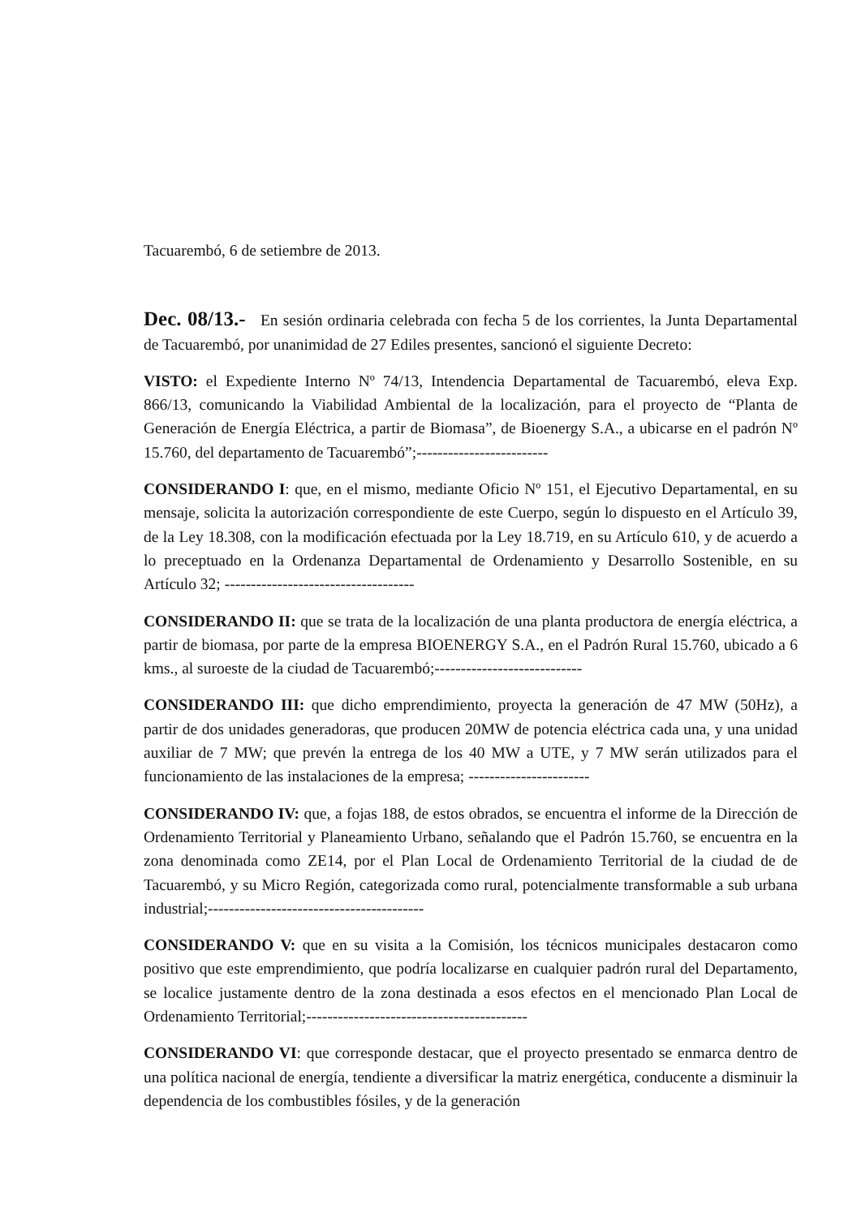Tacuarembó, 6 de setiembre de 2013.
Dec. 08/13.- En sesión ordinaria celebrada con fecha 5 de los corrientes, la Junta Departamental de Tacuarembó, por unanimidad de 27 Ediles presentes, sancionó el siguiente Decreto:
VISTO: el Expediente Interno Nº 74/13, Intendencia Departamental de Tacuarembó, eleva Exp. 866/13, comunicando la Viabilidad Ambiental de la localización, para el proyecto de “Planta de Generación de Energía Eléctrica, a partir de Biomasa”, de Bioenergy S.A., a ubicarse en el padrón Nº 15.760, del departamento de Tacuarembó”;-------------------------
CONSIDERANDO I: que, en el mismo, mediante Oficio Nº 151, el Ejecutivo Departamental, en su mensaje, solicita la autorización correspondiente de este Cuerpo, según lo dispuesto en el Artículo 39, de la Ley 18.308, con la modificación efectuada por la Ley 18.719, en su Artículo 610, y de acuerdo a lo preceptuado en la Ordenanza Departamental de Ordenamiento y Desarrollo Sostenible, en su Artículo 32; ------------------------------------
CONSIDERANDO II: que se trata de la localización de una planta productora de energía eléctrica, a partir de biomasa, por parte de la empresa BIOENERGY S.A., en el Padrón Rural 15.760, ubicado a 6 kms., al suroeste de la ciudad de Tacuarembó;----------------------------
CONSIDERANDO III: que dicho emprendimiento, proyecta la generación de 47 MW (50Hz), a partir de dos unidades generadoras, que producen 20MW de potencia eléctrica cada una, y una unidad auxiliar de 7 MW; que prevén la entrega de los 40 MW a UTE, y 7 MW serán utilizados para el funcionamiento de las instalaciones de la empresa; -----------------------
CONSIDERANDO IV: que, a fojas 188, de estos obrados, se encuentra el informe de la Dirección de Ordenamiento Territorial y Planeamiento Urbano, señalando que el Padrón 15.760, se encuentra en la zona denominada como ZE14, por el Plan Local de Ordenamiento Territorial de la ciudad de de Tacuarembó, y su Micro Región, categorizada como rural, potencialmente transformable a sub urbana industrial;-----------------------------------------
CONSIDERANDO V: que en su visita a la Comisión, los técnicos municipales destacaron como positivo que este emprendimiento, que podría localizarse en cualquier padrón rural del Departamento, se localice justamente dentro de la zona destinada a esos efectos en el mencionado Plan Local de Ordenamiento Territorial;------------------------------------------
CONSIDERANDO VI: que corresponde destacar, que el proyecto presentado se enmarca dentro de una política nacional de energía, tendiente a diversificar la matriz energética, conducente a disminuir la dependencia de los combustibles fósiles, y de la generación